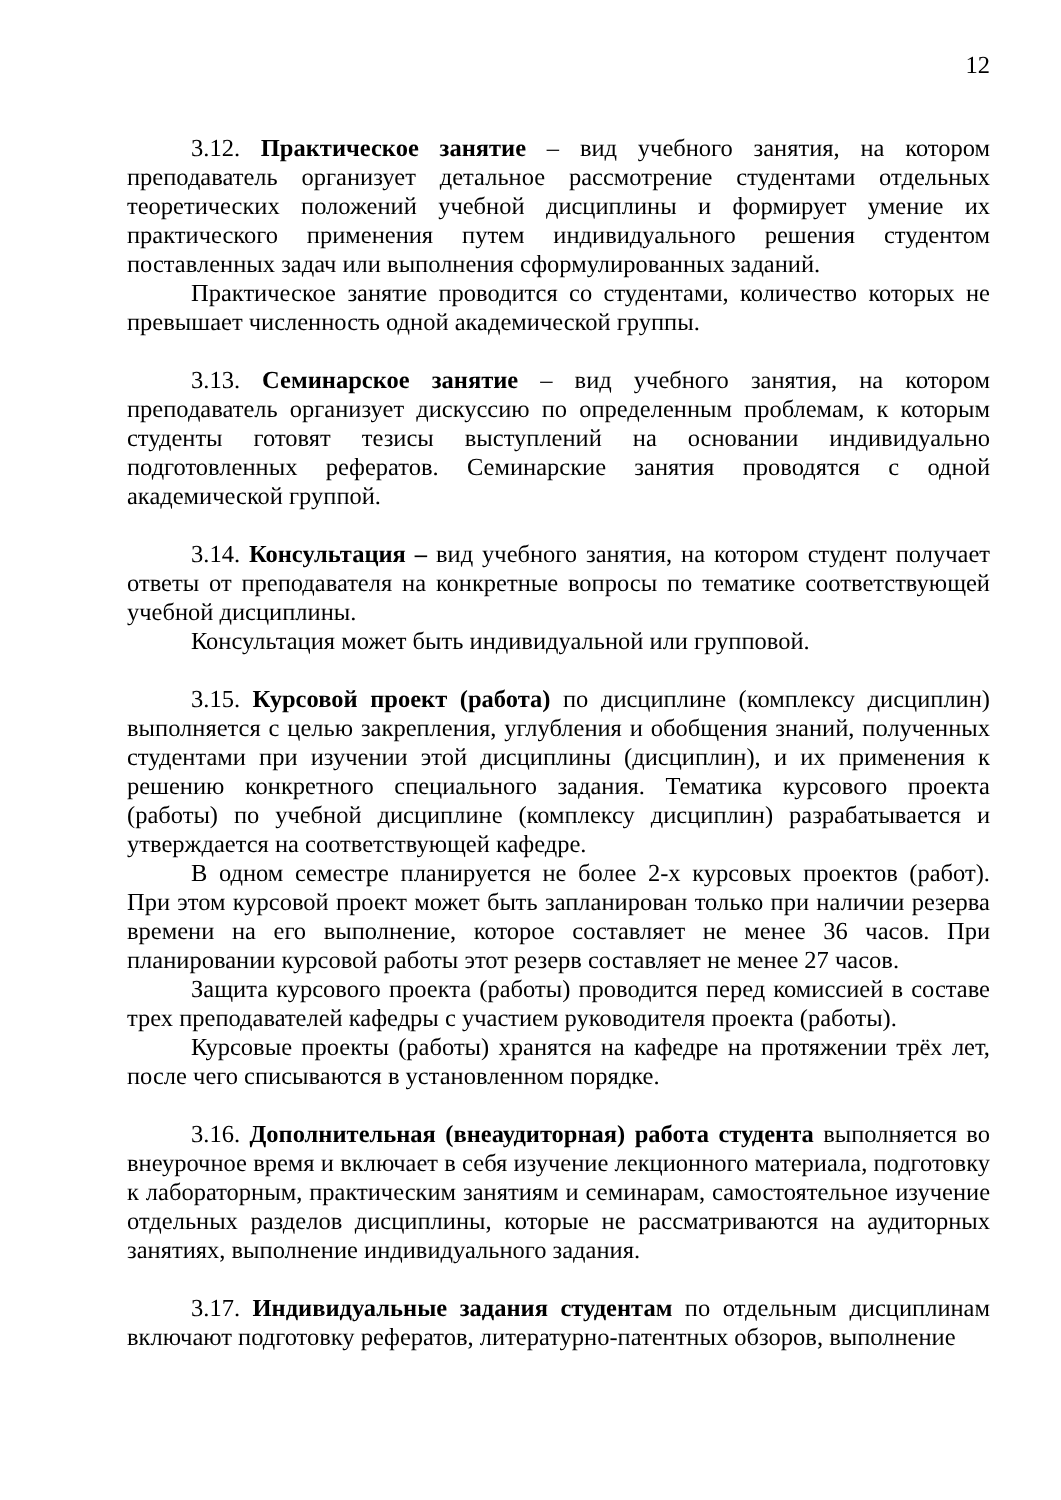12
3.12. Практическое занятие – вид учебного занятия, на котором преподаватель организует детальное рассмотрение студентами отдельных теоретических положений учебной дисциплины и формирует умение их практического применения путем индивидуального решения студентом поставленных задач или выполнения сформулированных заданий.
Практическое занятие проводится со студентами, количество которых не превышает численность одной академической группы.
3.13. Семинарское занятие – вид учебного занятия, на котором преподаватель организует дискуссию по определенным проблемам, к которым студенты готовят тезисы выступлений на основании индивидуально подготовленных рефератов. Семинарские занятия проводятся с одной академической группой.
3.14. Консультация – вид учебного занятия, на котором студент получает ответы от преподавателя на конкретные вопросы по тематике соответствующей учебной дисциплины.
Консультация может быть индивидуальной или групповой.
3.15. Курсовой проект (работа) по дисциплине (комплексу дисциплин) выполняется с целью закрепления, углубления и обобщения знаний, полученных студентами при изучении этой дисциплины (дисциплин), и их применения к решению конкретного специального задания. Тематика курсового проекта (работы) по учебной дисциплине (комплексу дисциплин) разрабатывается и утверждается на соответствующей кафедре.
В одном семестре планируется не более 2-х курсовых проектов (работ). При этом курсовой проект может быть запланирован только при наличии резерва времени на его выполнение, которое составляет не менее 36 часов. При планировании курсовой работы этот резерв составляет не менее 27 часов.
Защита курсового проекта (работы) проводится перед комиссией в составе трех преподавателей кафедры с участием руководителя проекта (работы).
Курсовые проекты (работы) хранятся на кафедре на протяжении трёх лет, после чего списываются в установленном порядке.
3.16. Дополнительная (внеаудиторная) работа студента выполняется во внеурочное время и включает в себя изучение лекционного материала, подготовку к лабораторным, практическим занятиям и семинарам, самостоятельное изучение отдельных разделов дисциплины, которые не рассматриваются на аудиторных занятиях, выполнение индивидуального задания.
3.17. Индивидуальные задания студентам по отдельным дисциплинам включают подготовку рефератов, литературно-патентных обзоров, выполнение